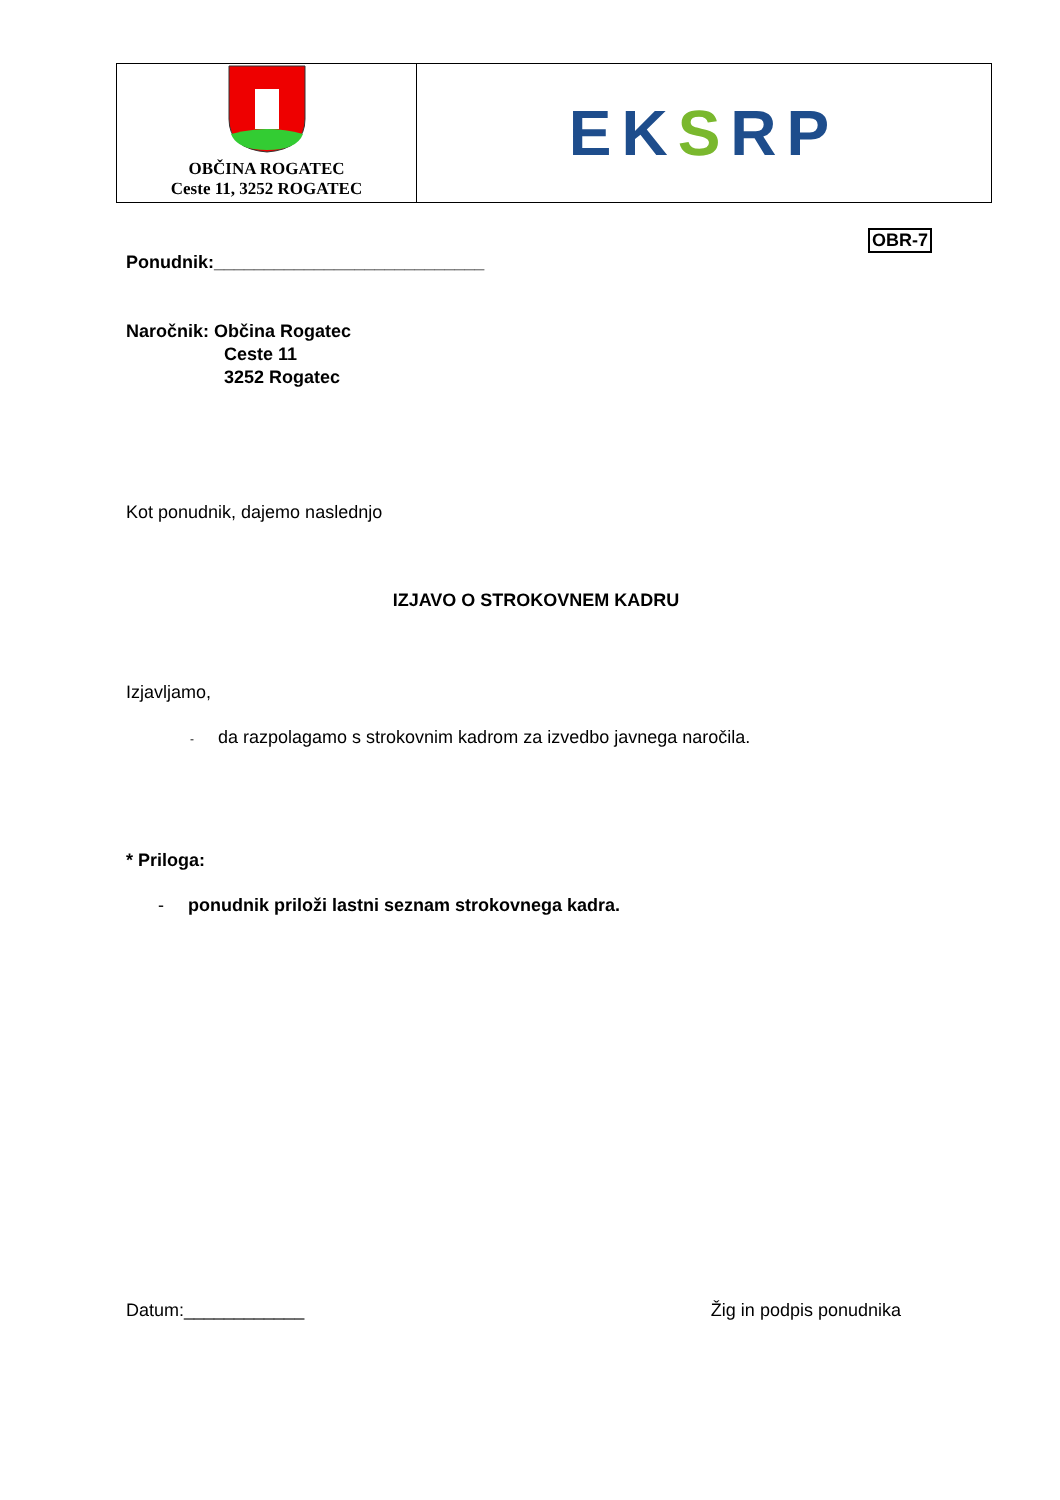OBČINA ROGATEC
Ceste 11, 3252 ROGATEC
EKSRP
OBR-7
Ponudnik:___________________________
Naročnik: Občina Rogatec
Ceste 11
3252 Rogatec
Kot ponudnik, dajemo naslednjo
IZJAVO O STROKOVNEM KADRU
Izjavljamo,
- da razpolagamo s strokovnim kadrom za izvedbo javnega naročila.
* Priloga:
- ponudnik priloži lastni seznam strokovnega kadra.
Datum:____________ Žig in podpis ponudnika